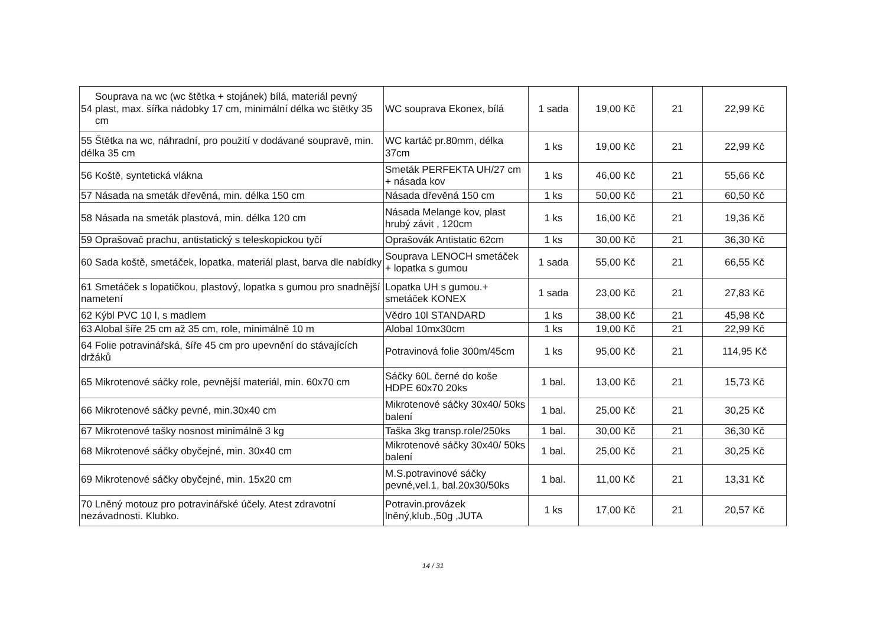| / 54 / Souprava na wc (wc štětka + stojánek) bílá, materiál pevný plast, max. šířka nádobky 17 cm, minimální délka wc štětky 35 cm / | WC souprava Ekonex, bílá | 1 sada | 19,00 Kč | 21 | 22,99 Kč |
| 55 Štětka na wc, náhradní, pro použití v dodávané soupravě, min. délka 35 cm | WC kartáč pr.80mm, délka 37cm | 1 ks | 19,00 Kč | 21 | 22,99 Kč |
| 56 Koště, syntetická vlákna | Smeták PERFEKTA UH/27 cm + násada kov | 1 ks | 46,00 Kč | 21 | 55,66 Kč |
| 57 Násada na smeták dřevěná, min. délka 150 cm | Násada dřevěná 150 cm | 1 ks | 50,00 Kč | 21 | 60,50 Kč |
| 58 Násada na smeták plastová, min. délka 120 cm | Násada Melange kov, plast hrubý závit , 120cm | 1 ks | 16,00 Kč | 21 | 19,36 Kč |
| 59 Oprašovač prachu, antistatický s teleskopickou tyčí | Oprašovák Antistatic 62cm | 1 ks | 30,00 Kč | 21 | 36,30 Kč |
| 60 Sada koště, smetáček, lopatka, materiál plast, barva dle nabídky | Souprava LENOCH smetáček + lopatka s gumou | 1 sada | 55,00 Kč | 21 | 66,55 Kč |
| 61 Smetáček s lopatičkou, plastový, lopatka s gumou pro snadnější nametení | Lopatka UH s gumou.+ smetáček KONEX | 1 sada | 23,00 Kč | 21 | 27,83 Kč |
| 62 Kýbl PVC 10 l, s madlem | Vědro 10l STANDARD | 1 ks | 38,00 Kč | 21 | 45,98 Kč |
| 63 Alobal šíře 25 cm až 35 cm, role, minimálně 10 m | Alobal 10mx30cm | 1 ks | 19,00 Kč | 21 | 22,99 Kč |
| 64 Folie potravinářská, šíře 45 cm pro upevnění do stávajících držáků | Potravinová folie 300m/45cm | 1 ks | 95,00 Kč | 21 | 114,95 Kč |
| 65 Mikrotenové sáčky role, pevnější materiál, min. 60x70 cm | Sáčky 60L černé do koše HDPE 60x70 20ks | 1 bal. | 13,00 Kč | 21 | 15,73 Kč |
| 66 Mikrotenové sáčky pevné, min.30x40 cm | Mikrotenové sáčky 30x40/ 50ks balení | 1 bal. | 25,00 Kč | 21 | 30,25 Kč |
| 67 Mikrotenové tašky nosnost minimálně 3 kg | Taška 3kg transp.role/250ks | 1 bal. | 30,00 Kč | 21 | 36,30 Kč |
| 68 Mikrotenové sáčky obyčejné, min. 30x40 cm | Mikrotenové sáčky 30x40/ 50ks balení | 1 bal. | 25,00 Kč | 21 | 30,25 Kč |
| 69 Mikrotenové sáčky obyčejné, min. 15x20 cm | M.S.potravinové sáčky pevné,vel.1, bal.20x30/50ks | 1 bal. | 11,00 Kč | 21 | 13,31 Kč |
| 70 Lněný motouz pro potravinářské účely. Atest zdravotní nezávadnosti. Klubko. | Potravin.provázek lněný,klub.,50g ,JUTA | 1 ks | 17,00 Kč | 21 | 20,57 Kč |
14 / 31